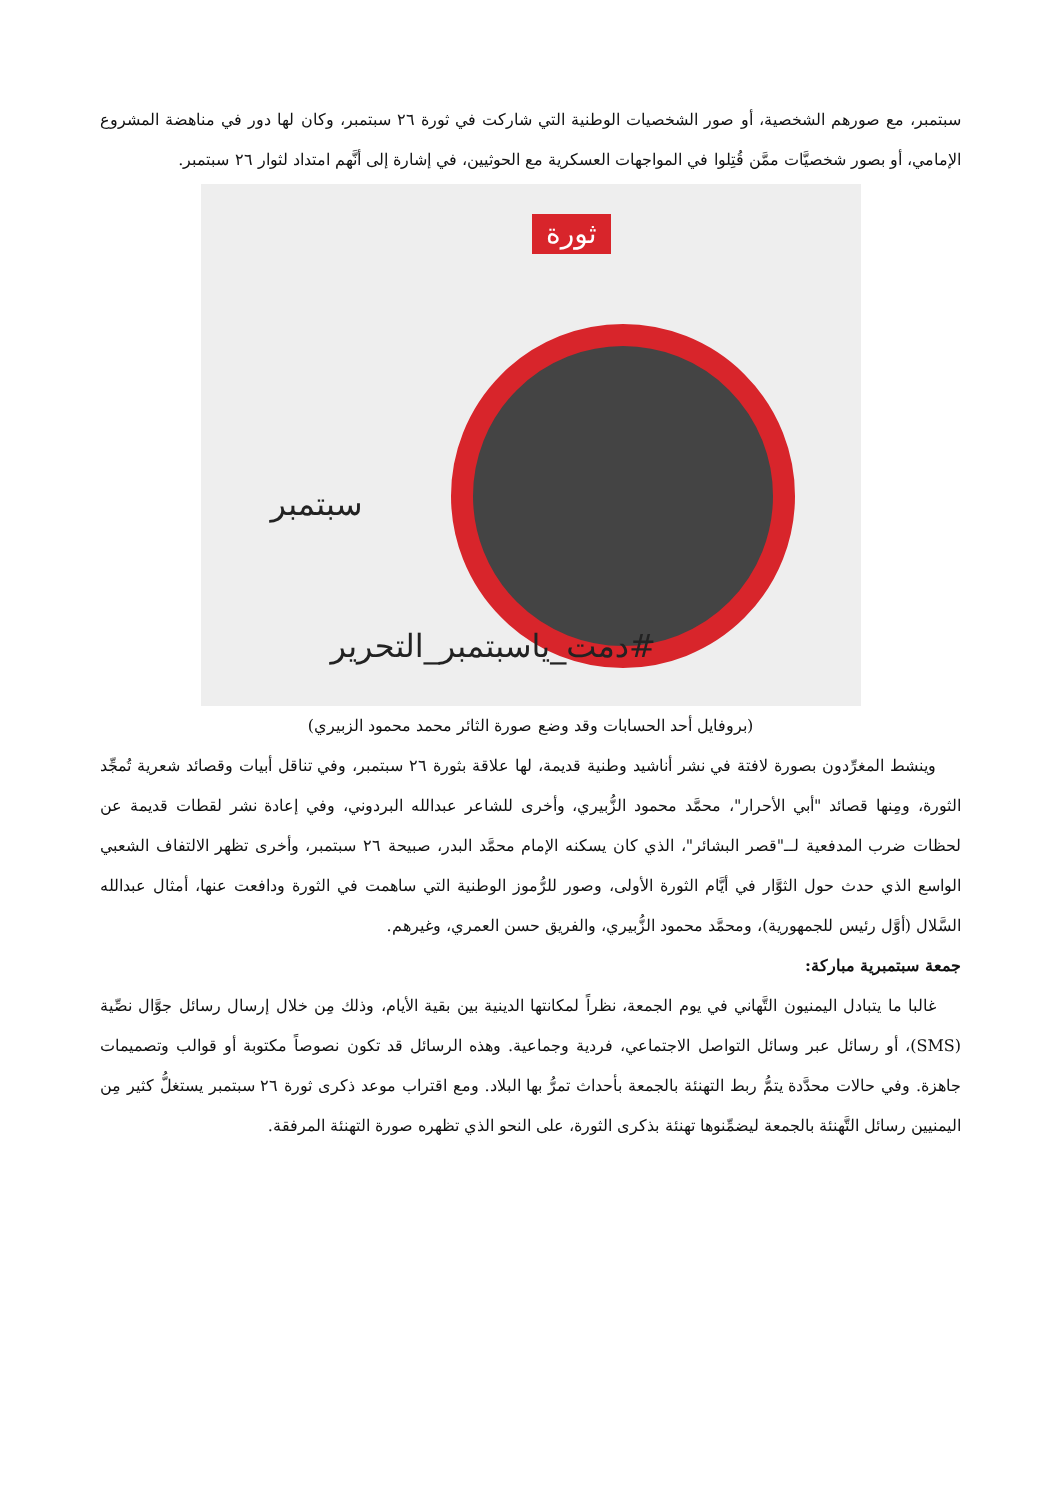سبتمبر، مع صورهم الشخصية، أو صور الشخصيات الوطنية التي شاركت في ثورة ٢٦ سبتمبر، وكان لها دور في مناهضة المشروع الإمامي، أو بصور شخصيَّات ممَّن قُتِلوا في المواجهات العسكرية مع الحوثيين، في إشارة إلى أنَّهم امتداد لثوار ٢٦ سبتمبر.
ثورة
سبتمبر
#دمت_ياسبتمبر_التحرير
(بروفايل أحد الحسابات وقد وضع صورة الثائر محمد محمود الزبيري)
وينشط المغرِّدون بصورة لافتة في نشر أناشيد وطنية قديمة، لها علاقة بثورة ٢٦ سبتمبر، وفي تناقل أبيات وقصائد شعرية تُمجِّد الثورة، ومِنها قصائد "أبي الأحرار"، محمَّد محمود الزُّبيري، وأخرى للشاعر عبدالله البردوني، وفي إعادة نشر لقطات قديمة عن لحظات ضرب المدفعية لــ"قصر البشائر"، الذي كان يسكنه الإمام محمَّد البدر، صبيحة ٢٦ سبتمبر، وأخرى تظهر الالتفاف الشعبي الواسع الذي حدث حول الثوَّار في أيَّام الثورة الأولى، وصور للرُّموز الوطنية التي ساهمت في الثورة ودافعت عنها، أمثال عبدالله السَّلال (أوَّل رئيس للجمهورية)، ومحمَّد محمود الزُّبيري، والفريق حسن العمري، وغيرهم.
جمعة سبتمبرية مباركة:
غالبا ما يتبادل اليمنيون التَّهاني في يوم الجمعة، نظراً لمكانتها الدينية بين بقية الأيام، وذلك مِن خلال إرسال رسائل جوَّال نصِّية (SMS)، أو رسائل عبر وسائل التواصل الاجتماعي، فردية وجماعية. وهذه الرسائل قد تكون نصوصاً مكتوبة أو قوالب وتصميمات جاهزة. وفي حالات محدَّدة يتمُّ ربط التهنئة بالجمعة بأحداث تمرُّ بها البلاد. ومع اقتراب موعد ذكرى ثورة ٢٦ سبتمبر يستغلُّ كثير مِن اليمنيين رسائل التَّهنئة بالجمعة ليضمِّنوها تهنئة بذكرى الثورة، على النحو الذي تظهره صورة التهنئة المرفقة.